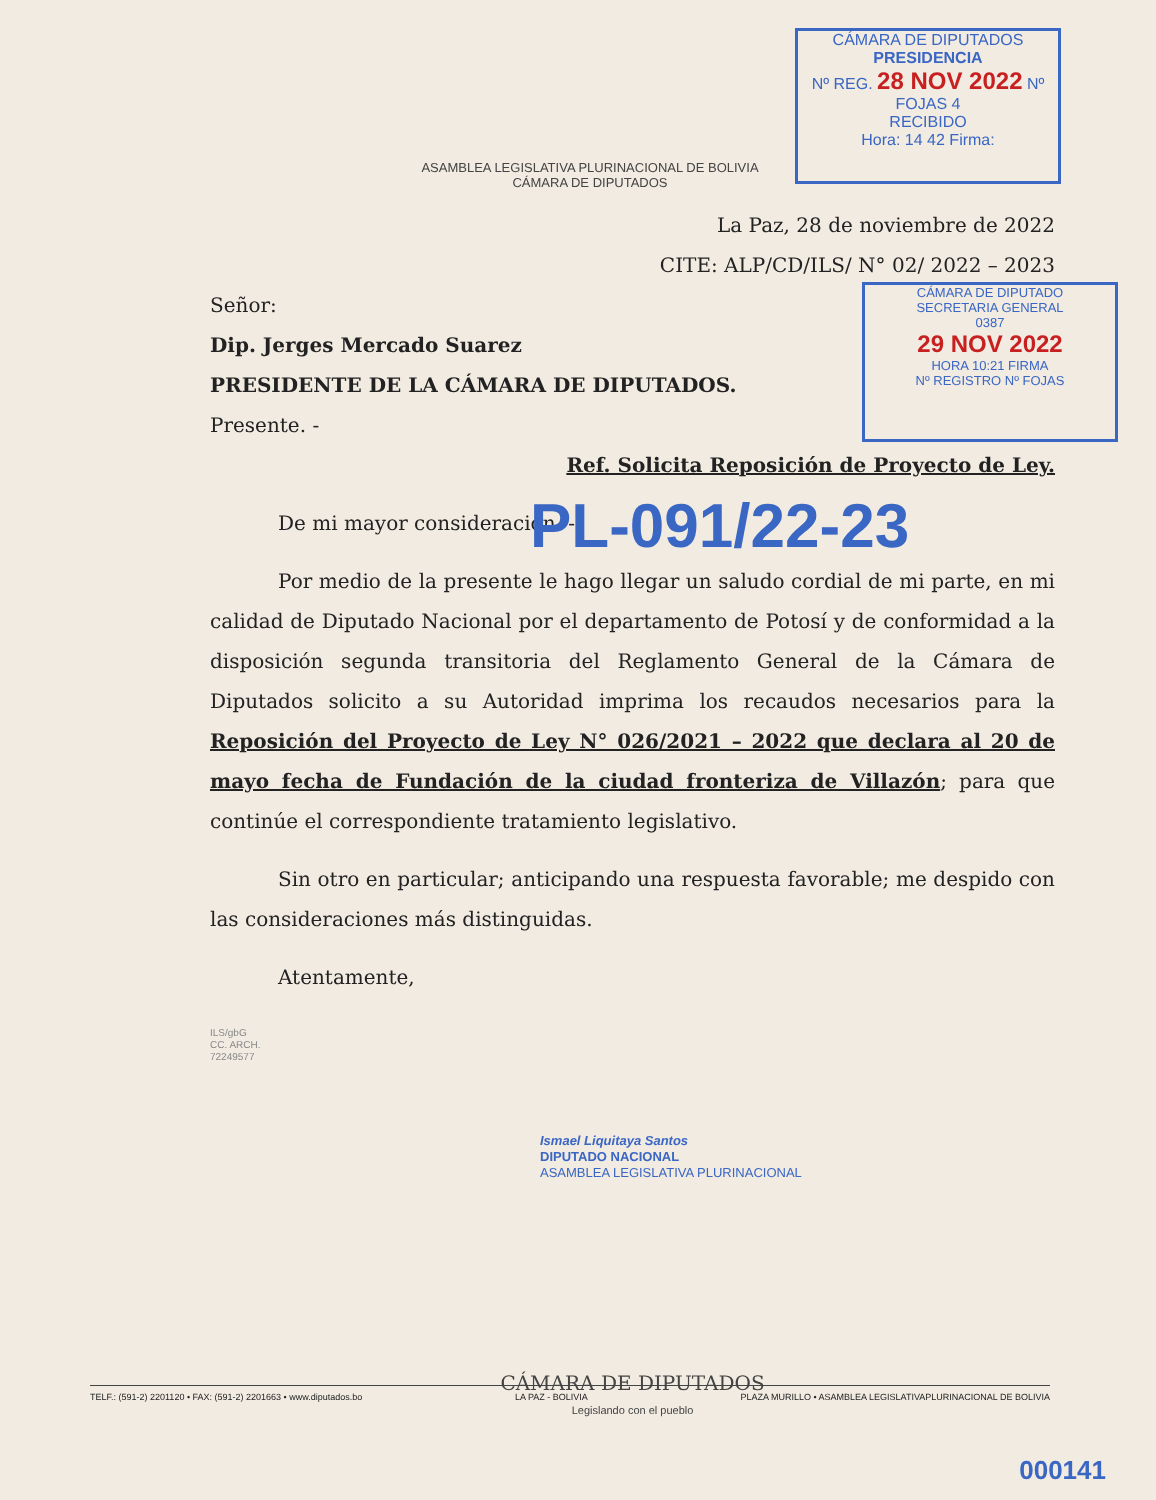ASAMBLEA LEGISLATIVA PLURINACIONAL DE BOLIVIA
CÁMARA DE DIPUTADOS
CÁMARA DE DIPUTADOS
PRESIDENCIA
Nº REG. 28 NOV 2022 Nº FOJAS 4
RECIBIDO
Hora: 14 42 Firma:
CÁMARA DE DIPUTADO
SECRETARIA GENERAL
0387
29 NOV 2022
HORA 10:21 FIRMA
Nº REGISTRO Nº FOJAS
La Paz, 28 de noviembre de 2022
CITE: ALP/CD/ILS/ N° 02/ 2022 – 2023
Señor:
Dip. Jerges Mercado Suarez
PRESIDENTE DE LA CÁMARA DE DIPUTADOS.
Presente. -
Ref. Solicita Reposición de Proyecto de Ley.
De mi mayor consideración. -
Por medio de la presente le hago llegar un saludo cordial de mi parte, en mi calidad de Diputado Nacional por el departamento de Potosí y de conformidad a la disposición segunda transitoria del Reglamento General de la Cámara de Diputados solicito a su Autoridad imprima los recaudos necesarios para la Reposición del Proyecto de Ley N° 026/2021 – 2022 que declara al 20 de mayo fecha de Fundación de la ciudad fronteriza de Villazón; para que continúe el correspondiente tratamiento legislativo.
Sin otro en particular; anticipando una respuesta favorable; me despido con las consideraciones más distinguidas.
Atentamente,
ILS/gbG
CC. ARCH.
72249577
Ismael Liquitaya Santos
DIPUTADO NACIONAL
ASAMBLEA LEGISLATIVA PLURINACIONAL
CÁMARA DE DIPUTADOS
Legislando con el pueblo
PL-091/22-23
TELF.: (591-2) 2201120 • FAX: (591-2) 2201663 • www.diputados.bo LA PAZ - BOLIVIA PLAZA MURILLO • ASAMBLEA LEGISLATIVAPLURINACIONAL DE BOLIVIA
000141